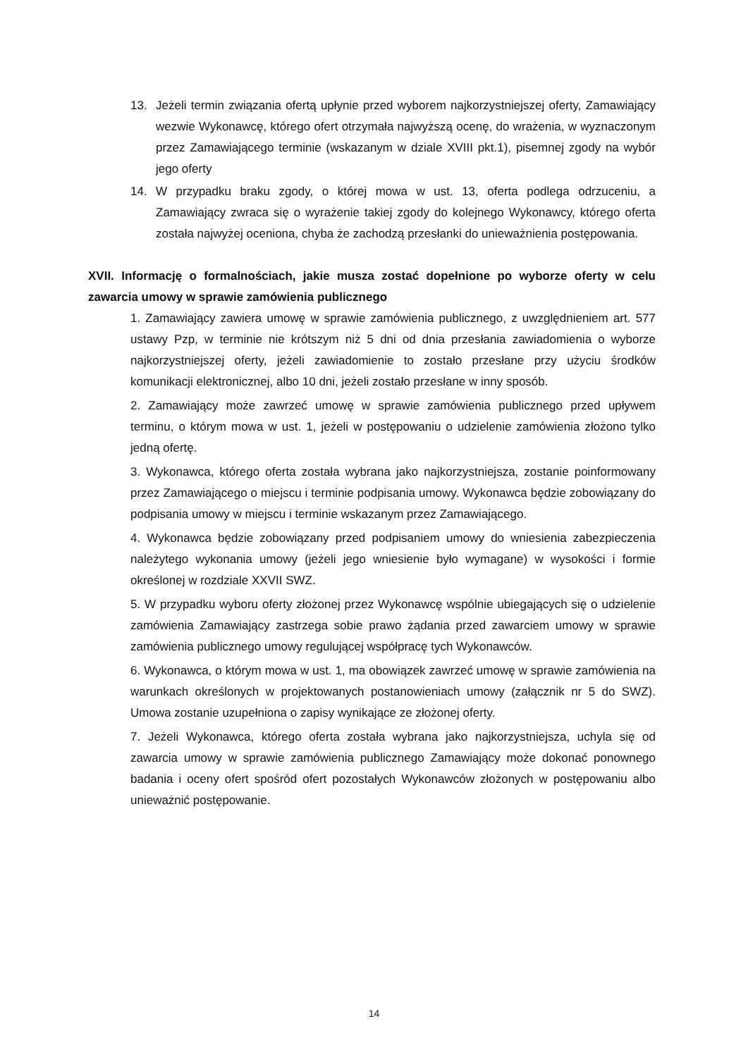13. Jeżeli termin związania ofertą upłynie przed wyborem najkorzystniejszej oferty, Zamawiający wezwie Wykonawcę, którego ofert otrzymała najwyższą ocenę, do wrażenia, w wyznaczonym przez Zamawiającego terminie (wskazanym w dziale XVIII pkt.1), pisemnej zgody na wybór jego oferty
14. W przypadku braku zgody, o której mowa w ust. 13, oferta podlega odrzuceniu, a Zamawiający zwraca się o wyrażenie takiej zgody do kolejnego Wykonawcy, którego oferta została najwyżej oceniona, chyba że zachodzą przesłanki do unieważnienia postępowania.
XVII. Informację o formalnościach, jakie musza zostać dopełnione po wyborze oferty w celu zawarcia umowy w sprawie zamówienia publicznego
1. Zamawiający zawiera umowę w sprawie zamówienia publicznego, z uwzględnieniem art. 577 ustawy Pzp, w terminie nie krótszym niż 5 dni od dnia przesłania zawiadomienia o wyborze najkorzystniejszej oferty, jeżeli zawiadomienie to zostało przesłane przy użyciu środków komunikacji elektronicznej, albo 10 dni, jeżeli zostało przesłane w inny sposób.
2. Zamawiający może zawrzeć umowę w sprawie zamówienia publicznego przed upływem terminu, o którym mowa w ust. 1, jeżeli w postępowaniu o udzielenie zamówienia złożono tylko jedną ofertę.
3. Wykonawca, którego oferta została wybrana jako najkorzystniejsza, zostanie poinformowany przez Zamawiającego o miejscu i terminie podpisania umowy. Wykonawca będzie zobowiązany do podpisania umowy w miejscu i terminie wskazanym przez Zamawiającego.
4. Wykonawca będzie zobowiązany przed podpisaniem umowy do wniesienia zabezpieczenia należytego wykonania umowy (jeżeli jego wniesienie było wymagane) w wysokości i formie określonej w rozdziale XXVII SWZ.
5. W przypadku wyboru oferty złożonej przez Wykonawcę wspólnie ubiegających się o udzielenie zamówienia Zamawiający zastrzega sobie prawo żądania przed zawarciem umowy w sprawie zamówienia publicznego umowy regulującej współpracę tych Wykonawców.
6. Wykonawca, o którym mowa w ust. 1, ma obowiązek zawrzeć umowę w sprawie zamówienia na warunkach określonych w projektowanych postanowieniach umowy (załącznik nr 5 do SWZ). Umowa zostanie uzupełniona o zapisy wynikające ze złożonej oferty.
7. Jeżeli Wykonawca, którego oferta została wybrana jako najkorzystniejsza, uchyla się od zawarcia umowy w sprawie zamówienia publicznego Zamawiający może dokonać ponownego badania i oceny ofert spośród ofert pozostałych Wykonawców złożonych w postępowaniu albo unieważnić postępowanie.
14